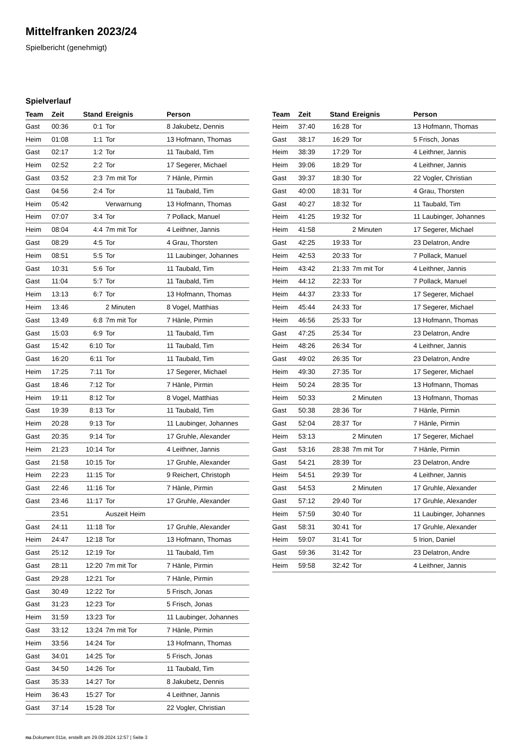Mittelfranken 2023/24
Spielbericht (genehmigt)
Spielverlauf
| Team | Zeit | Stand | Ereignis | Person |
| --- | --- | --- | --- | --- |
| Gast | 00:36 | 0:1 | Tor | 8 Jakubetz, Dennis |
| Heim | 01:08 | 1:1 | Tor | 13 Hofmann, Thomas |
| Gast | 02:17 | 1:2 | Tor | 11 Taubald, Tim |
| Heim | 02:52 | 2:2 | Tor | 17 Segerer, Michael |
| Gast | 03:52 | 2:3 | 7m mit Tor | 7 Hänle, Pirmin |
| Gast | 04:56 | 2:4 | Tor | 11 Taubald, Tim |
| Heim | 05:42 | | Verwarnung | 13 Hofmann, Thomas |
| Heim | 07:07 | 3:4 | Tor | 7 Pollack, Manuel |
| Heim | 08:04 | 4:4 | 7m mit Tor | 4 Leithner, Jannis |
| Gast | 08:29 | 4:5 | Tor | 4 Grau, Thorsten |
| Heim | 08:51 | 5:5 | Tor | 11 Laubinger, Johannes |
| Gast | 10:31 | 5:6 | Tor | 11 Taubald, Tim |
| Gast | 11:04 | 5:7 | Tor | 11 Taubald, Tim |
| Heim | 13:13 | 6:7 | Tor | 13 Hofmann, Thomas |
| Heim | 13:46 | | 2 Minuten | 8 Vogel, Matthias |
| Gast | 13:49 | 6:8 | 7m mit Tor | 7 Hänle, Pirmin |
| Gast | 15:03 | 6:9 | Tor | 11 Taubald, Tim |
| Gast | 15:42 | 6:10 | Tor | 11 Taubald, Tim |
| Gast | 16:20 | 6:11 | Tor | 11 Taubald, Tim |
| Heim | 17:25 | 7:11 | Tor | 17 Segerer, Michael |
| Gast | 18:46 | 7:12 | Tor | 7 Hänle, Pirmin |
| Heim | 19:11 | 8:12 | Tor | 8 Vogel, Matthias |
| Gast | 19:39 | 8:13 | Tor | 11 Taubald, Tim |
| Heim | 20:28 | 9:13 | Tor | 11 Laubinger, Johannes |
| Gast | 20:35 | 9:14 | Tor | 17 Gruhle, Alexander |
| Heim | 21:23 | 10:14 | Tor | 4 Leithner, Jannis |
| Gast | 21:58 | 10:15 | Tor | 17 Gruhle, Alexander |
| Heim | 22:23 | 11:15 | Tor | 9 Reichert, Christoph |
| Gast | 22:46 | 11:16 | Tor | 7 Hänle, Pirmin |
| Gast | 23:46 | 11:17 | Tor | 17 Gruhle, Alexander |
| | 23:51 | | Auszeit Heim | |
| Gast | 24:11 | 11:18 | Tor | 17 Gruhle, Alexander |
| Heim | 24:47 | 12:18 | Tor | 13 Hofmann, Thomas |
| Gast | 25:12 | 12:19 | Tor | 11 Taubald, Tim |
| Gast | 28:11 | 12:20 | 7m mit Tor | 7 Hänle, Pirmin |
| Gast | 29:28 | 12:21 | Tor | 7 Hänle, Pirmin |
| Gast | 30:49 | 12:22 | Tor | 5 Frisch, Jonas |
| Gast | 31:23 | 12:23 | Tor | 5 Frisch, Jonas |
| Heim | 31:59 | 13:23 | Tor | 11 Laubinger, Johannes |
| Gast | 33:12 | 13:24 | 7m mit Tor | 7 Hänle, Pirmin |
| Heim | 33:56 | 14:24 | Tor | 13 Hofmann, Thomas |
| Gast | 34:01 | 14:25 | Tor | 5 Frisch, Jonas |
| Gast | 34:50 | 14:26 | Tor | 11 Taubald, Tim |
| Gast | 35:33 | 14:27 | Tor | 8 Jakubetz, Dennis |
| Heim | 36:43 | 15:27 | Tor | 4 Leithner, Jannis |
| Gast | 37:14 | 15:28 | Tor | 22 Vogler, Christian |
| Team | Zeit | Stand | Ereignis | Person |
| --- | --- | --- | --- | --- |
| Heim | 37:40 | 16:28 | Tor | 13 Hofmann, Thomas |
| Gast | 38:17 | 16:29 | Tor | 5 Frisch, Jonas |
| Heim | 38:39 | 17:29 | Tor | 4 Leithner, Jannis |
| Heim | 39:06 | 18:29 | Tor | 4 Leithner, Jannis |
| Gast | 39:37 | 18:30 | Tor | 22 Vogler, Christian |
| Gast | 40:00 | 18:31 | Tor | 4 Grau, Thorsten |
| Gast | 40:27 | 18:32 | Tor | 11 Taubald, Tim |
| Heim | 41:25 | 19:32 | Tor | 11 Laubinger, Johannes |
| Heim | 41:58 | | 2 Minuten | 17 Segerer, Michael |
| Gast | 42:25 | 19:33 | Tor | 23 Delatron, Andre |
| Heim | 42:53 | 20:33 | Tor | 7 Pollack, Manuel |
| Heim | 43:42 | 21:33 | 7m mit Tor | 4 Leithner, Jannis |
| Heim | 44:12 | 22:33 | Tor | 7 Pollack, Manuel |
| Heim | 44:37 | 23:33 | Tor | 17 Segerer, Michael |
| Heim | 45:44 | 24:33 | Tor | 17 Segerer, Michael |
| Heim | 46:56 | 25:33 | Tor | 13 Hofmann, Thomas |
| Gast | 47:25 | 25:34 | Tor | 23 Delatron, Andre |
| Heim | 48:26 | 26:34 | Tor | 4 Leithner, Jannis |
| Gast | 49:02 | 26:35 | Tor | 23 Delatron, Andre |
| Heim | 49:30 | 27:35 | Tor | 17 Segerer, Michael |
| Heim | 50:24 | 28:35 | Tor | 13 Hofmann, Thomas |
| Heim | 50:33 | | 2 Minuten | 13 Hofmann, Thomas |
| Gast | 50:38 | 28:36 | Tor | 7 Hänle, Pirmin |
| Gast | 52:04 | 28:37 | Tor | 7 Hänle, Pirmin |
| Heim | 53:13 | | 2 Minuten | 17 Segerer, Michael |
| Gast | 53:16 | 28:38 | 7m mit Tor | 7 Hänle, Pirmin |
| Gast | 54:21 | 28:39 | Tor | 23 Delatron, Andre |
| Heim | 54:51 | 29:39 | Tor | 4 Leithner, Jannis |
| Gast | 54:53 | | 2 Minuten | 17 Gruhle, Alexander |
| Gast | 57:12 | 29:40 | Tor | 17 Gruhle, Alexander |
| Heim | 57:59 | 30:40 | Tor | 11 Laubinger, Johannes |
| Gast | 58:31 | 30:41 | Tor | 17 Gruhle, Alexander |
| Heim | 59:07 | 31:41 | Tor | 5 Irion, Daniel |
| Gast | 59:36 | 31:42 | Tor | 23 Delatron, Andre |
| Heim | 59:58 | 32:42 | Tor | 4 Leithner, Jannis |
nu.Dokument 011e, erstellt am 29.09.2024 12:57 | Seite 3